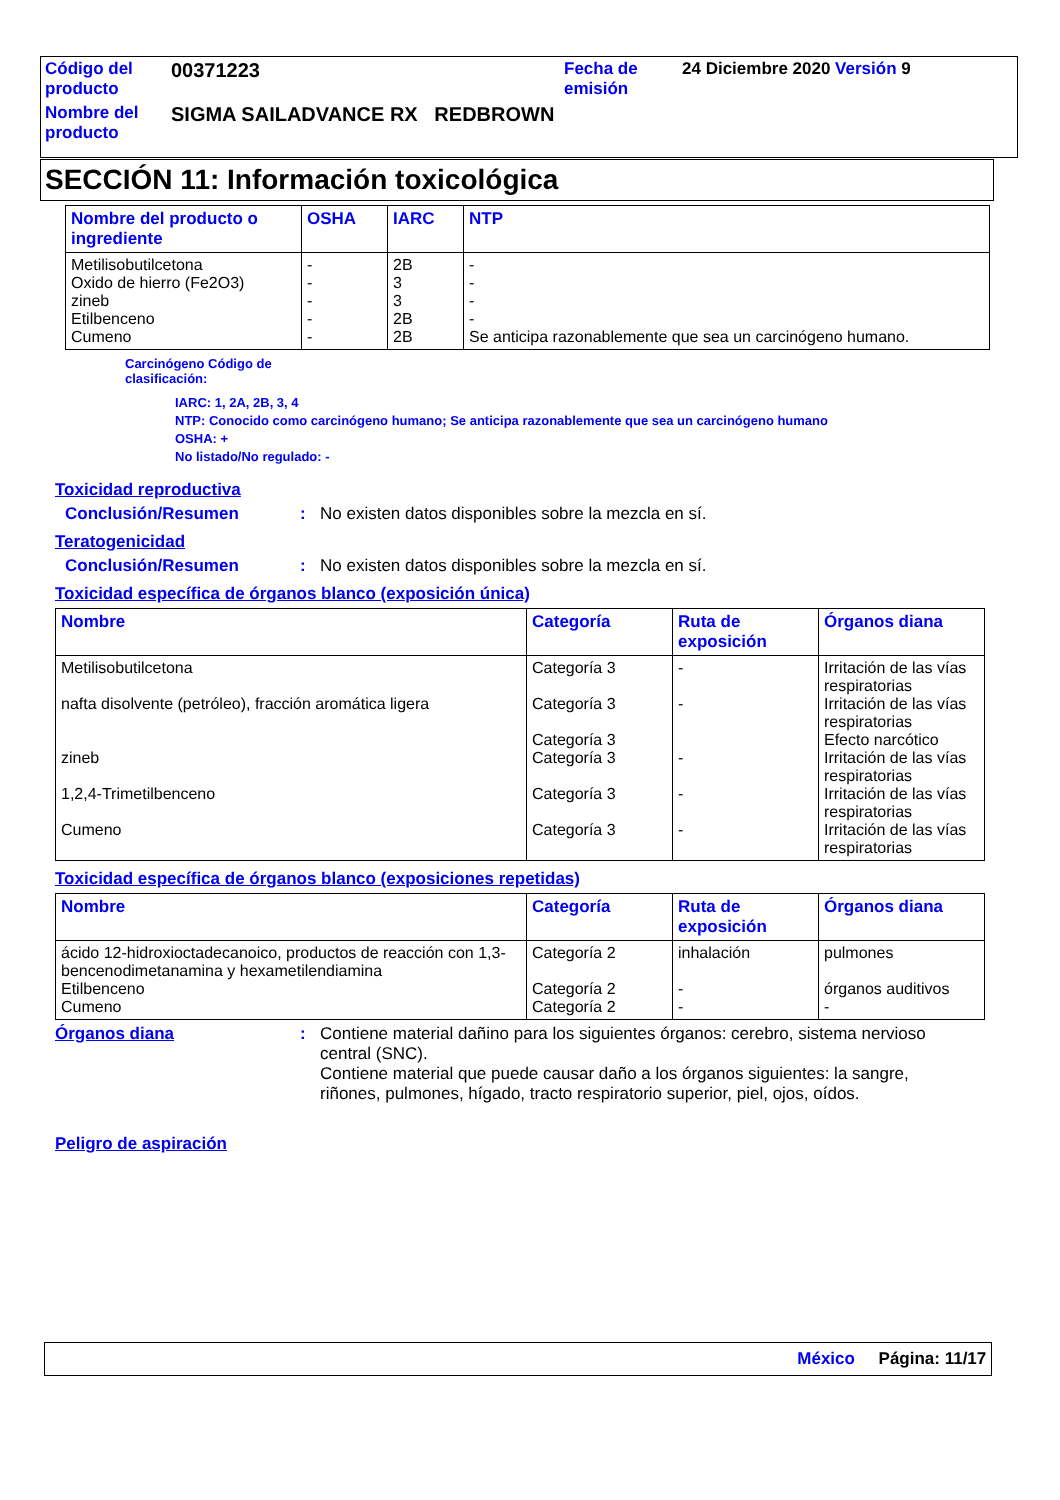| Código del producto | 00371223 | Fecha de emisión | 24 Diciembre 2020 Versión 9 |
| Nombre del producto | SIGMA SAILADVANCE RX REDBROWN | | |
SECCIÓN 11: Información toxicológica
| Nombre del producto o ingrediente | OSHA | IARC | NTP |
| --- | --- | --- | --- |
| Metilisobutilcetona Oxido de hierro (Fe2O3) zineb Etilbenceno Cumeno | - - - - - | 2B 3 3 2B 2B | - - - - Se anticipa razonablemente que sea un carcinógeno humano. |
Carcinógeno Código de
clasificación:
IARC: 1, 2A, 2B, 3, 4
NTP: Conocido como carcinógeno humano; Se anticipa razonablemente que sea un carcinógeno humano
OSHA: +
No listado/No regulado: -
Toxicidad reproductiva
Conclusión/Resumen: No existen datos disponibles sobre la mezcla en sí.
Teratogenicidad
Conclusión/Resumen: No existen datos disponibles sobre la mezcla en sí.
Toxicidad específica de órganos blanco (exposición única)
| Nombre | Categoría | Ruta de exposición | Órganos diana |
| --- | --- | --- | --- |
| Metilisobutilcetona nafta disolvente (petróleo), fracción aromática ligera zineb 1,2,4-Trimetilbenceno Cumeno | Categoría 3 Categoría 3 Categoría 3 Categoría 3 Categoría 3 Categoría 3 | - - - - - | Irritación de las vías respiratorias Irritación de las vías respiratorias Efecto narcótico Irritación de las vías respiratorias Irritación de las vías respiratorias Irritación de las vías respiratorias |
Toxicidad específica de órganos blanco (exposiciones repetidas)
| Nombre | Categoría | Ruta de exposición | Órganos diana |
| --- | --- | --- | --- |
| ácido 12-hidroxioctadecanoico, productos de reacción con 1,3-bencenodimetanamina y hexametilendiamina Etilbenceno Cumeno | Categoría 2 Categoría 2 Categoría 2 | inhalación - - | pulmones órganos auditivos - |
Órganos diana: Contiene material dañino para los siguientes órganos: cerebro, sistema nervioso central (SNC).
Contiene material que puede causar daño a los órganos siguientes: la sangre, riñones, pulmones, hígado, tracto respiratorio superior, piel, ojos, oídos.
Peligro de aspiración
México Página: 11/17